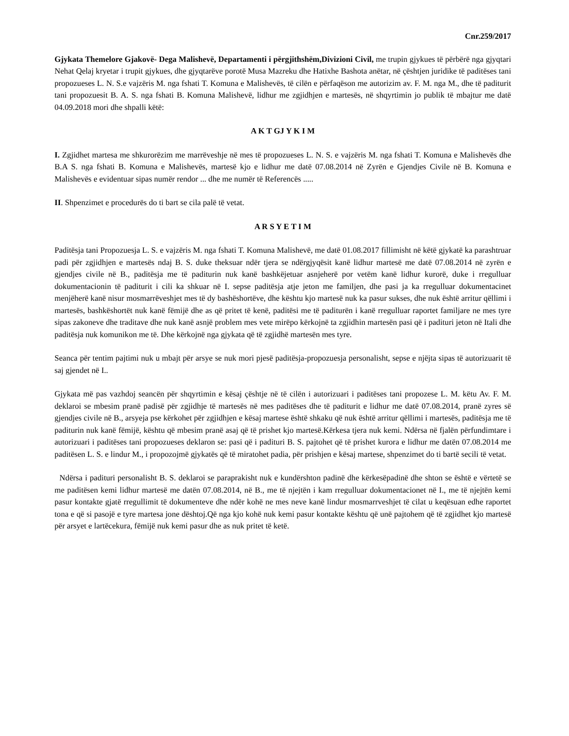Cnr.259/2017
Gjykata Themelore Gjakovë- Dega Malishevë, Departamenti i përgjithshëm,Divizioni Civil, me trupin gjykues të përbërë nga gjyqtari Nehat Qelaj kryetar i trupit gjykues, dhe gjyqtarëve porotë Musa Mazreku dhe Hatixhe Bashota anëtar, në çështjen juridike të paditëses tani propozueses L. N. S.e vajzëris M. nga fshati T. Komuna e Malishevës, të cilën e përfaqëson me autorizim av. F. M. nga M., dhe të paditurit tani propozuesit B. A. S. nga fshati B. Komuna Malishevë, lidhur me zgjidhjen e martesës, në shqyrtimin jo publik të mbajtur me datë 04.09.2018 mori dhe shpalli këtë:
A K T GJ Y K I M
I. Zgjidhet martesa me shkurorëzim me marrëveshje në mes të propozueses L. N. S. e vajzëris M. nga fshati T. Komuna e Malishevës dhe B.A S. nga fshati B. Komuna e Malishevës, martesë kjo e lidhur me datë 07.08.2014 në Zyrën e Gjendjes Civile në B. Komuna e Malishevës e evidentuar sipas numër rendor ... dhe me numër të Referencës .....
II. Shpenzimet e procedurës do ti bart se cila palë të vetat.
A R S Y E T I M
Paditësja tani Propozuesja L. S. e vajzëris M. nga fshati T. Komuna Malishevë, me datë 01.08.2017 fillimisht në këtë gjykatë ka parashtruar padi për zgjidhjen e martesës ndaj B. S. duke theksuar ndër tjera se ndërgjyqësit kanë lidhur martesë me datë 07.08.2014 në zyrën e gjendjes civile në B., paditësja me të paditurin nuk kanë bashkëjetuar asnjeherë por vetëm kanë lidhur kurorë, duke i rregulluar dokumentacionin të paditurit i cili ka shkuar në I. sepse paditësja atje jeton me familjen, dhe pasi ja ka rregulluar dokumentacinet menjëherë kanë nisur mosmarrëveshjet mes të dy bashëshortëve, dhe kështu kjo martesë nuk ka pasur sukses, dhe nuk është arritur qëllimi i martesës, bashkëshortët nuk kanë fëmijë dhe as që pritet të kenë, paditësi me të paditurën i kanë rregulluar raportet familjare ne mes tyre sipas zakoneve dhe traditave dhe nuk kanë asnjë problem mes vete mirëpo kërkojnë ta zgjidhin martesën pasi që i padituri jeton në Itali dhe paditësja nuk komunikon me të. Dhe kërkojnë nga gjykata që të zgjidhë martesën mes tyre.
Seanca për tentim pajtimi nuk u mbajt për arsye se nuk mori pjesë paditësja-propozuesja personalisht, sepse e njëjta sipas të autorizuarit të saj gjendet në I..
Gjykata më pas vazhdoj seancën për shqyrtimin e kësaj çështje në të cilën i autorizuari i paditëses tani propozese L. M. këtu Av. F. M. deklaroi se mbesim pranë padisë për zgjidhje të martesës në mes paditëses dhe të paditurit e lidhur me datë 07.08.2014, pranë zyres së gjendjes civile në B., arsyeja pse kërkohet për zgjidhjen e kësaj martese është shkaku që nuk është arritur qëllimi i martesës, paditësja me të paditurin nuk kanë fëmijë, kështu që mbesim pranë asaj që të prishet kjo martesë.Kërkesa tjera nuk kemi. Ndërsa në fjalën përfundimtare i autorizuari i paditëses tani propozueses deklaron se: pasi që i padituri B. S. pajtohet që të prishet kurora e lidhur me datën 07.08.2014 me paditësen L. S. e lindur M., i propozojmë gjykatës që të miratohet padia, për prishjen e kësaj martese, shpenzimet do ti bartë secili të vetat.
Ndërsa i padituri personalisht B. S. deklaroi se paraprakisht nuk e kundërshton padinë dhe kërkesëpadinë dhe shton se është e vërtetë se me paditësen kemi lidhur martesë me datën 07.08.2014, në B., me të njejtën i kam rregulluar dokumentacionet në I., me të njejtën kemi pasur kontakte gjatë rregullimit të dokumenteve dhe ndër kohë ne mes neve kanë lindur mosmarrveshjet të cilat u keqësuan edhe raportet tona e që si pasojë e tyre martesa jone dështoj.Që nga kjo kohë nuk kemi pasur kontakte kështu që unë pajtohem që të zgjidhet kjo martesë për arsyet e lartëcekura, fëmijë nuk kemi pasur dhe as nuk pritet të ketë.